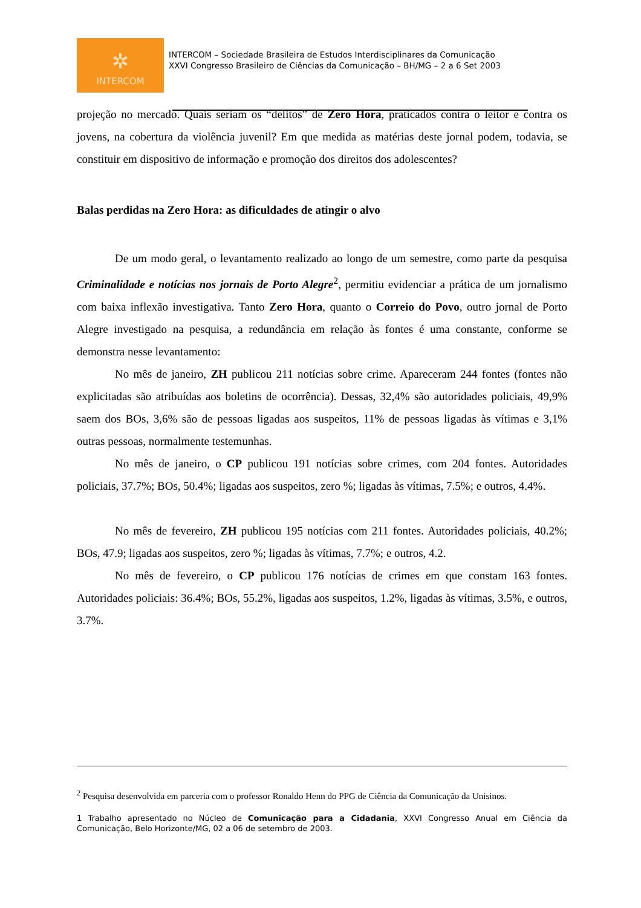✲
INTERCOM
INTERCOM – Sociedade Brasileira de Estudos Interdisciplinares da Comunicação
XXVI Congresso Brasileiro de Ciências da Comunicação – BH/MG – 2 a 6 Set 2003
projeção no mercado. Quais seriam os “delitos” de Zero Hora, praticados contra o leitor e contra os jovens, na cobertura da violência juvenil? Em que medida as matérias deste jornal podem, todavia, se constituir em dispositivo de informação e promoção dos direitos dos adolescentes?
Balas perdidas na Zero Hora: as dificuldades de atingir o alvo
De um modo geral, o levantamento realizado ao longo de um semestre, como parte da pesquisa Criminalidade e notícias nos jornais de Porto Alegre<sup>2</sup>, permitiu evidenciar a prática de um jornalismo com baixa inflexão investigativa. Tanto Zero Hora, quanto o Correio do Povo, outro jornal de Porto Alegre investigado na pesquisa, a redundância em relação às fontes é uma constante, conforme se demonstra nesse levantamento:
No mês de janeiro, ZH publicou 211 notícias sobre crime. Apareceram 244 fontes (fontes não explicitadas são atribuídas aos boletins de ocorrência). Dessas, 32,4% são autoridades policiais, 49,9% saem dos BOs, 3,6% são de pessoas ligadas aos suspeitos, 11% de pessoas ligadas às vítimas e 3,1% outras pessoas, normalmente testemunhas.
No mês de janeiro, o CP publicou 191 notícias sobre crimes, com 204 fontes. Autoridades policiais, 37.7%; BOs, 50.4%; ligadas aos suspeitos, zero %; ligadas às vítimas, 7.5%; e outros, 4.4%.
No mês de fevereiro, ZH publicou 195 notícias com 211 fontes. Autoridades policiais, 40.2%; BOs, 47.9; ligadas aos suspeitos, zero %; ligadas às vítimas, 7.7%; e outros, 4.2.
No mês de fevereiro, o CP publicou 176 notícias de crimes em que constam 163 fontes. Autoridades policiais: 36.4%; BOs, 55.2%, ligadas aos suspeitos, 1.2%, ligadas às vítimas, 3.5%, e outros, 3.7%.
<sup>2</sup> Pesquisa desenvolvida em parceria com o professor Ronaldo Henn do PPG de Ciência da Comunicação da Unisinos.
1 Trabalho apresentado no Núcleo de Comunicação para a Cidadania, XXVI Congresso Anual em Ciência da Comunicação, Belo Horizonte/MG, 02 a 06 de setembro de 2003.